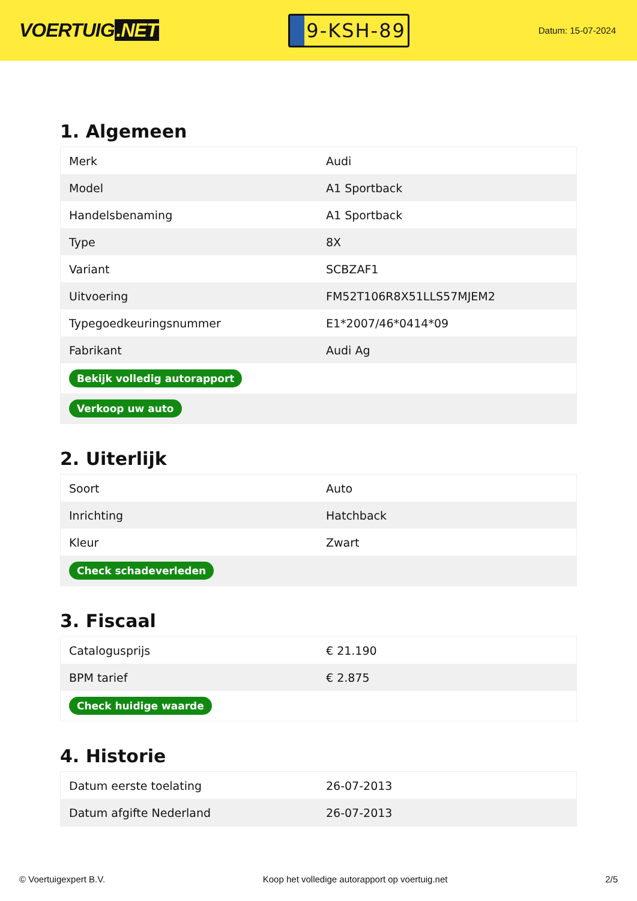VOERTUIG.NET
9-KSH-89
Datum: 15-07-2024
1. Algemeen
| Merk | Audi |
| Model | A1 Sportback |
| Handelsbenaming | A1 Sportback |
| Type | 8X |
| Variant | SCBZAF1 |
| Uitvoering | FM52T106R8X51LLS57MJEM2 |
| Typegoedkeuringsnummer | E1*2007/46*0414*09 |
| Fabrikant | Audi Ag |
| Bekijk volledig autorapport | |
| Verkoop uw auto | |
2. Uiterlijk
| Soort | Auto |
| Inrichting | Hatchback |
| Kleur | Zwart |
| Check schadeverleden | |
3. Fiscaal
| Catalogusprijs | € 21.190 |
| BPM tarief | € 2.875 |
| Check huidige waarde | |
4. Historie
| Datum eerste toelating | 26-07-2013 |
| Datum afgifte Nederland | 26-07-2013 |
© Voertuigexpert B.V. Koop het volledige autorapport op voertuig.net 2/5